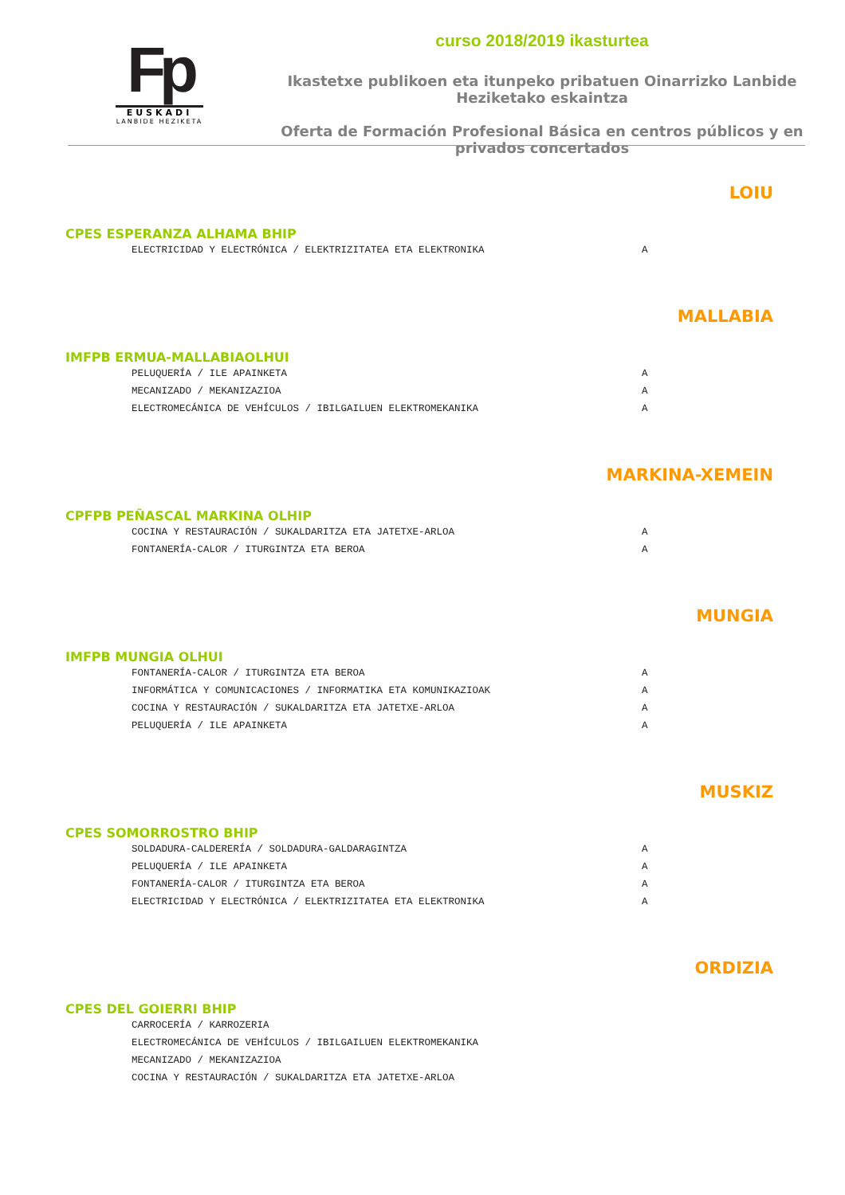Fp
EUSKADI
LANBIDE HEZIKETA
curso 2018/2019 ikasturtea
Ikastetxe publikoen eta itunpeko pribatuen Oinarrizko Lanbide Heziketako eskaintza
Oferta de Formación Profesional Básica en centros públicos y en privados concertados
LOIU
CPES ESPERANZA ALHAMA BHIP
| ELECTRICIDAD Y ELECTRÓNICA / ELEKTRIZITATEA ETA ELEKTRONIKA | A |
MALLABIA
IMFPB ERMUA-MALLABIAOLHUI
| PELUQUERÍA / ILE APAINKETA | A |
| MECANIZADO / MEKANIZAZIOA | A |
| ELECTROMECÁNICA DE VEHÍCULOS / IBILGAILUEN ELEKTROMEKANIKA | A |
MARKINA-XEMEIN
CPFPB PEÑASCAL MARKINA OLHIP
| COCINA Y RESTAURACIÓN / SUKALDARITZA ETA JATETXE-ARLOA | A |
| FONTANERÍA-CALOR / ITURGINTZA ETA BEROA | A |
MUNGIA
IMFPB MUNGIA OLHUI
| FONTANERÍA-CALOR / ITURGINTZA ETA BEROA | A |
| INFORMÁTICA Y COMUNICACIONES / INFORMATIKA ETA KOMUNIKAZIOAK | A |
| COCINA Y RESTAURACIÓN / SUKALDARITZA ETA JATETXE-ARLOA | A |
| PELUQUERÍA / ILE APAINKETA | A |
MUSKIZ
CPES SOMORROSTRO BHIP
| SOLDADURA-CALDERERÍA / SOLDADURA-GALDARAGINTZA | A |
| PELUQUERÍA / ILE APAINKETA | A |
| FONTANERÍA-CALOR / ITURGINTZA ETA BEROA | A |
| ELECTRICIDAD Y ELECTRÓNICA / ELEKTRIZITATEA ETA ELEKTRONIKA | A |
ORDIZIA
CPES DEL GOIERRI BHIP
| CARROCERÍA / KARROZERIA | |
| ELECTROMECÁNICA DE VEHÍCULOS / IBILGAILUEN ELEKTROMEKANIKA | |
| MECANIZADO / MEKANIZAZIOA | |
| COCINA Y RESTAURACIÓN / SUKALDARITZA ETA JATETXE-ARLOA | |